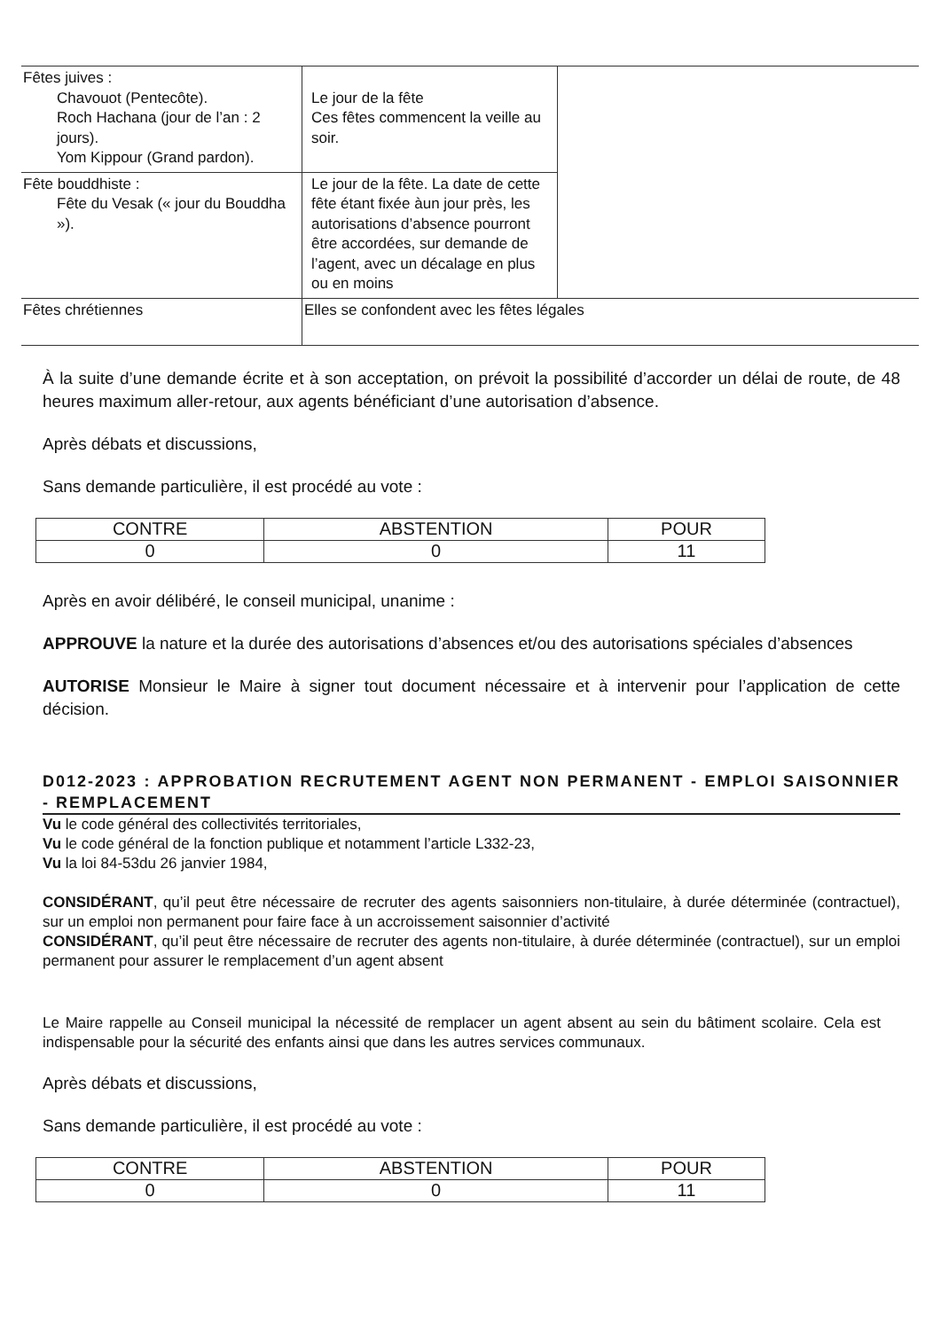| Fêtes juives : Chavouot (Pentecôte). Roch Hachana (jour de l’an : 2 jours). Yom Kippour (Grand pardon). | Le jour de la fête Ces fêtes commencent la veille au soir. | |
| Fête bouddhiste : Fête du Vesak (« jour du Bouddha »). | Le jour de la fête. La date de cette fête étant fixée àun jour près, les autorisations d’absence pourront être accordées, sur demande de l’agent, avec un décalage en plus ou en moins | |
| Fêtes chrétiennes | Elles se confondent avec les fêtes légales | |
À la suite d’une demande écrite et à son acceptation, on prévoit la possibilité d’accorder un délai de route, de 48 heures maximum aller-retour, aux agents bénéficiant d’une autorisation d’absence.
Après débats et discussions,
Sans demande particulière, il est procédé au vote :
| CONTRE | ABSTENTION | POUR |
| --- | --- | --- |
| 0 | 0 | 11 |
Après en avoir délibéré, le conseil municipal, unanime :
APPROUVE la nature et la durée des autorisations d’absences et/ou des autorisations spéciales d’absences
AUTORISE Monsieur le Maire à signer tout document nécessaire et à intervenir pour l’application de cette décision.
D012-2023 : APPROBATION RECRUTEMENT AGENT NON PERMANENT - EMPLOI SAISONNIER - REMPLACEMENT
Vu le code général des collectivités territoriales,
Vu le code général de la fonction publique et notamment l’article L332-23,
Vu la loi 84-53du 26 janvier 1984,
CONSIDÉRANT, qu’il peut être nécessaire de recruter des agents saisonniers non-titulaire, à durée déterminée (contractuel), sur un emploi non permanent pour faire face à un accroissement saisonnier d’activité
CONSIDÉRANT, qu’il peut être nécessaire de recruter des agents non-titulaire, à durée déterminée (contractuel), sur un emploi permanent pour assurer le remplacement d’un agent absent
Le Maire rappelle au Conseil municipal la nécessité de remplacer un agent absent au sein du bâtiment scolaire. Cela est indispensable pour la sécurité des enfants ainsi que dans les autres services communaux.
Après débats et discussions,
Sans demande particulière, il est procédé au vote :
| CONTRE | ABSTENTION | POUR |
| --- | --- | --- |
| 0 | 0 | 11 |